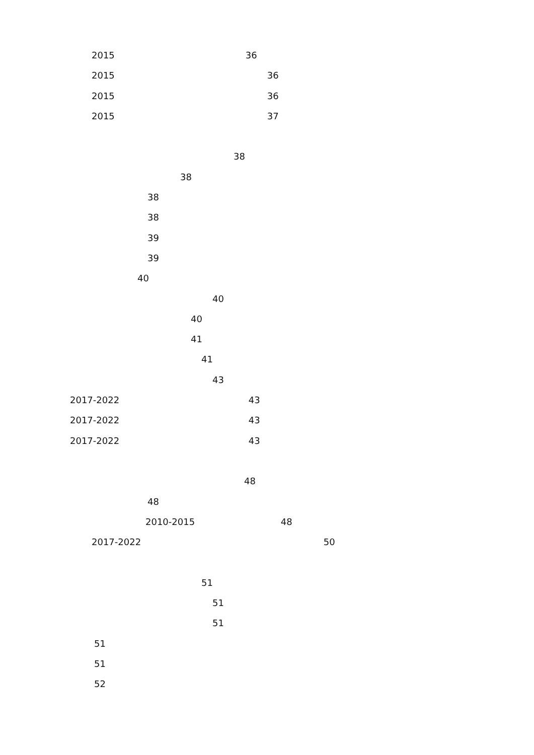2015 36
2015 36
2015 36
2015 37
38
38
38
38
39
39
40
40
40
41
41
43
2017-2022 43
2017-2022 43
2017-2022 43
48
48
2010-2015 48
2017-2022 50
51
51
51
51
51
52